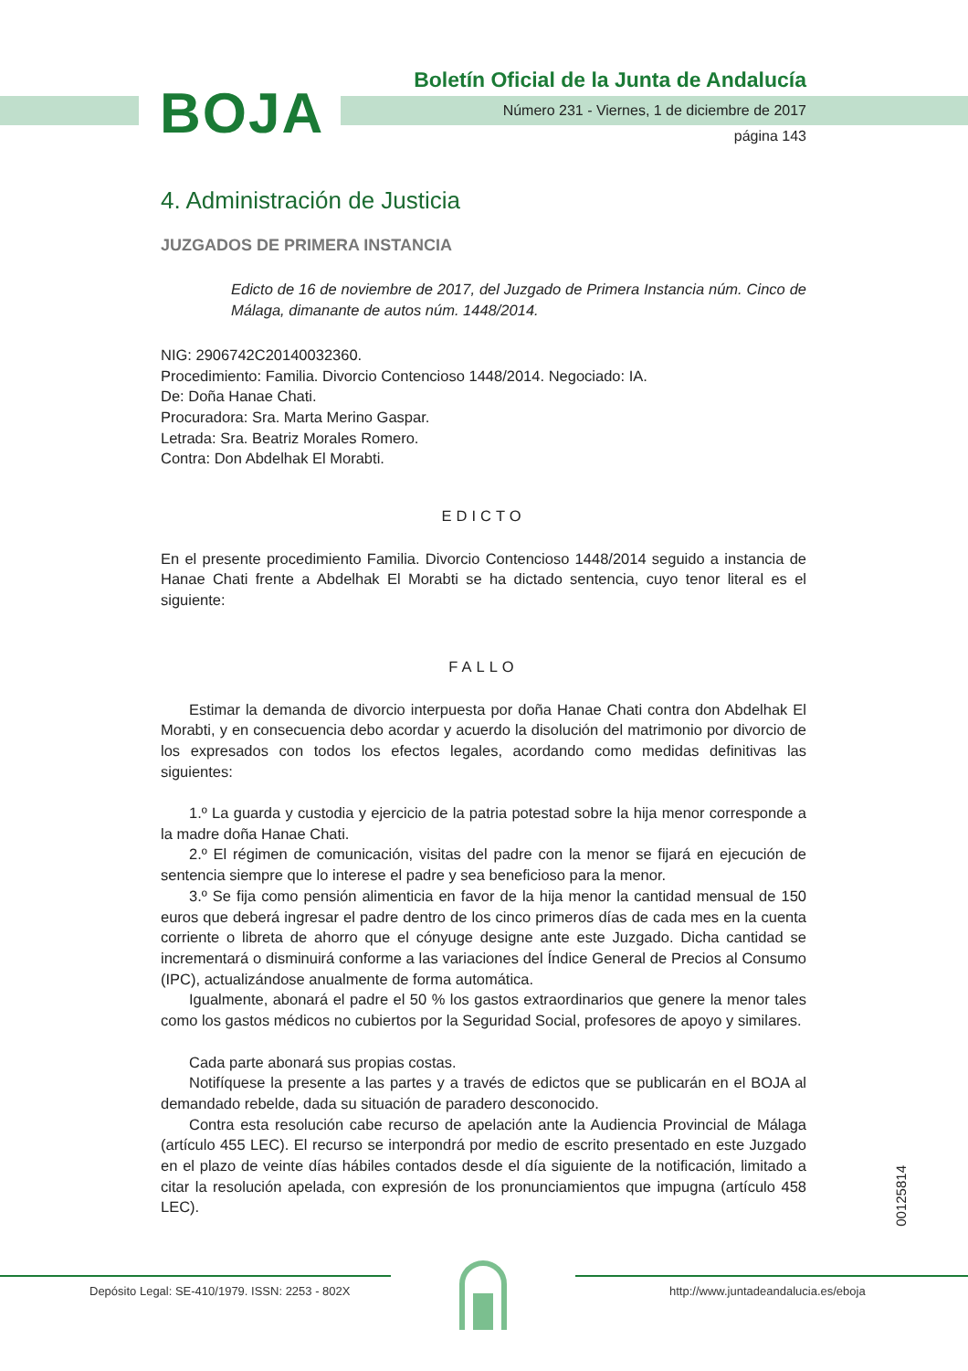BOJA
Boletín Oficial de la Junta de Andalucía
Número 231 - Viernes, 1 de diciembre de 2017
página 143
4. Administración de Justicia
JUZGADOS DE PRIMERA INSTANCIA
Edicto de 16 de noviembre de 2017, del Juzgado de Primera Instancia núm. Cinco de Málaga, dimanante de autos núm. 1448/2014.
NIG: 2906742C20140032360.
Procedimiento: Familia. Divorcio Contencioso 1448/2014. Negociado: IA.
De: Doña Hanae Chati.
Procuradora: Sra. Marta Merino Gaspar.
Letrada: Sra. Beatriz Morales Romero.
Contra: Don Abdelhak El Morabti.
EDICTO
En el presente procedimiento Familia. Divorcio Contencioso 1448/2014 seguido a instancia de Hanae Chati frente a Abdelhak El Morabti se ha dictado sentencia, cuyo tenor literal es el siguiente:
FALLO
Estimar la demanda de divorcio interpuesta por doña Hanae Chati contra don Abdelhak El Morabti, y en consecuencia debo acordar y acuerdo la disolución del matrimonio por divorcio de los expresados con todos los efectos legales, acordando como medidas definitivas las siguientes:
1.º La guarda y custodia y ejercicio de la patria potestad sobre la hija menor corresponde a la madre doña Hanae Chati.
2.º El régimen de comunicación, visitas del padre con la menor se fijará en ejecución de sentencia siempre que lo interese el padre y sea beneficioso para la menor.
3.º Se fija como pensión alimenticia en favor de la hija menor la cantidad mensual de 150 euros que deberá ingresar el padre dentro de los cinco primeros días de cada mes en la cuenta corriente o libreta de ahorro que el cónyuge designe ante este Juzgado. Dicha cantidad se incrementará o disminuirá conforme a las variaciones del Índice General de Precios al Consumo (IPC), actualizándose anualmente de forma automática.
Igualmente, abonará el padre el 50 % los gastos extraordinarios que genere la menor tales como los gastos médicos no cubiertos por la Seguridad Social, profesores de apoyo y similares.
Cada parte abonará sus propias costas.
Notifíquese la presente a las partes y a través de edictos que se publicarán en el BOJA al demandado rebelde, dada su situación de paradero desconocido.
Contra esta resolución cabe recurso de apelación ante la Audiencia Provincial de Málaga (artículo 455 LEC). El recurso se interpondrá por medio de escrito presentado en este Juzgado en el plazo de veinte días hábiles contados desde el día siguiente de la notificación, limitado a citar la resolución apelada, con expresión de los pronunciamientos que impugna (artículo 458 LEC).
00125814
Depósito Legal: SE-410/1979. ISSN: 2253 - 802X
http://www.juntadeandalucia.es/eboja